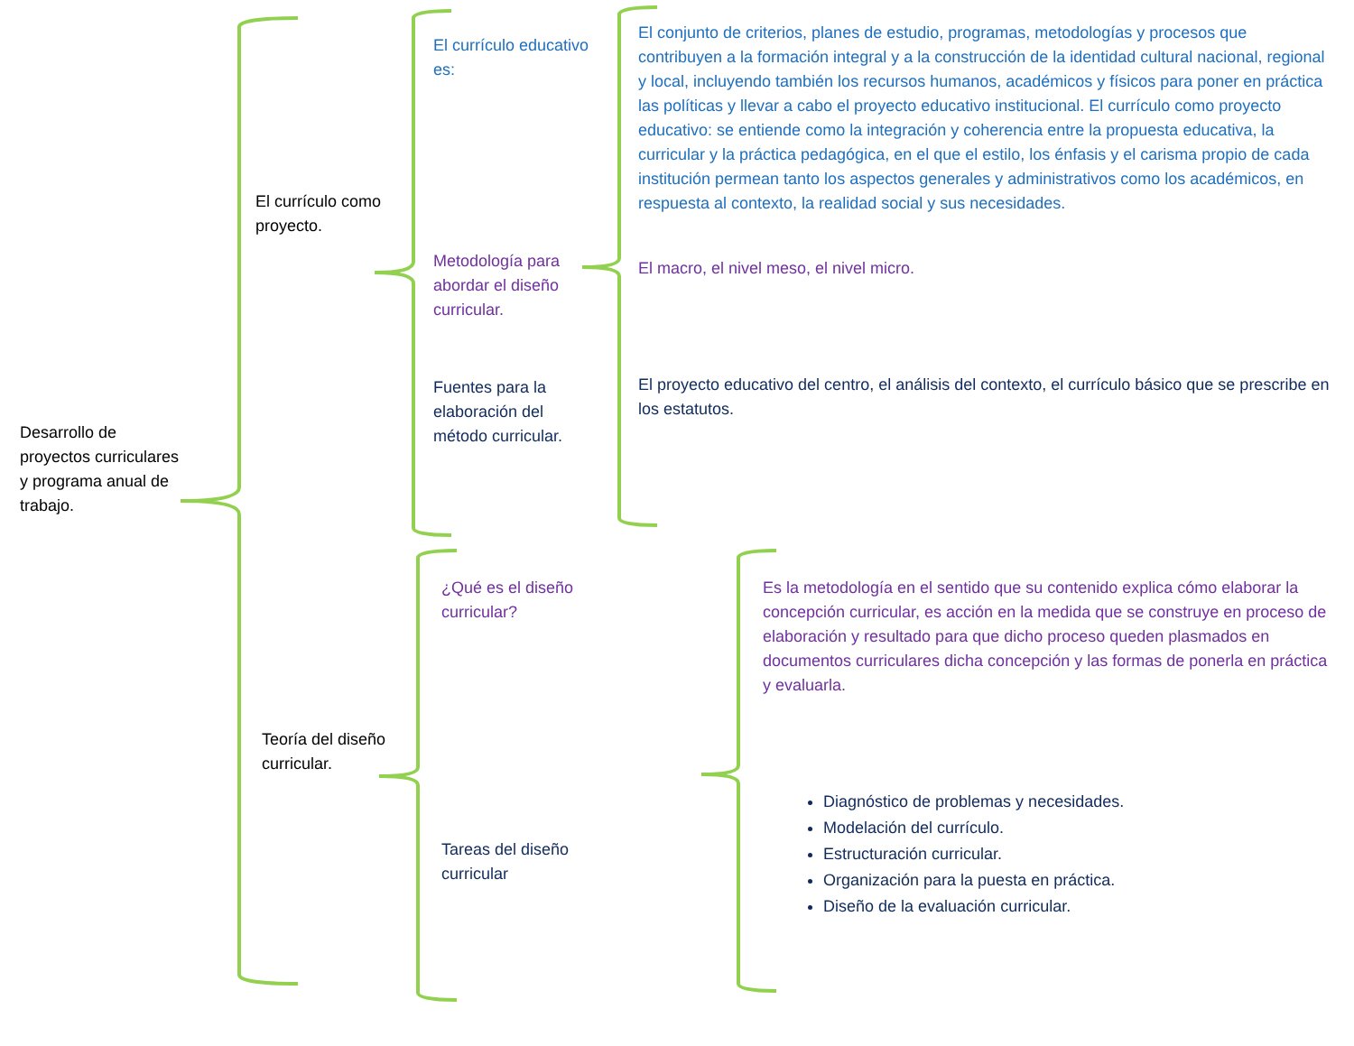Desarrollo de proyectos curriculares y programa anual de trabajo.
El currículo como proyecto.
Teoría del diseño curricular.
El currículo educativo es:
Metodología para abordar el diseño curricular.
Fuentes para la elaboración del método curricular.
¿Qué es el diseño curricular?
Tareas del diseño curricular
El conjunto de criterios, planes de estudio, programas, metodologías y procesos que contribuyen a la formación integral y a la construcción de la identidad cultural nacional, regional y local, incluyendo también los recursos humanos, académicos y físicos para poner en práctica las políticas y llevar a cabo el proyecto educativo institucional. El currículo como proyecto educativo: se entiende como la integración y coherencia entre la propuesta educativa, la curricular y la práctica pedagógica, en el que el estilo, los énfasis y el carisma propio de cada institución permean tanto los aspectos generales y administrativos como los académicos, en respuesta al contexto, la realidad social y sus necesidades.
El macro, el nivel meso, el nivel micro.
El proyecto educativo del centro, el análisis del contexto, el currículo básico que se prescribe en los estatutos.
Es la metodología en el sentido que su contenido explica cómo elaborar la concepción curricular, es acción en la medida que se construye en proceso de elaboración y resultado para que dicho proceso queden plasmados en documentos curriculares dicha concepción y las formas de ponerla en práctica y evaluarla.
Diagnóstico de problemas y necesidades.
Modelación del currículo.
Estructuración curricular.
Organización para la puesta en práctica.
Diseño de la evaluación curricular.